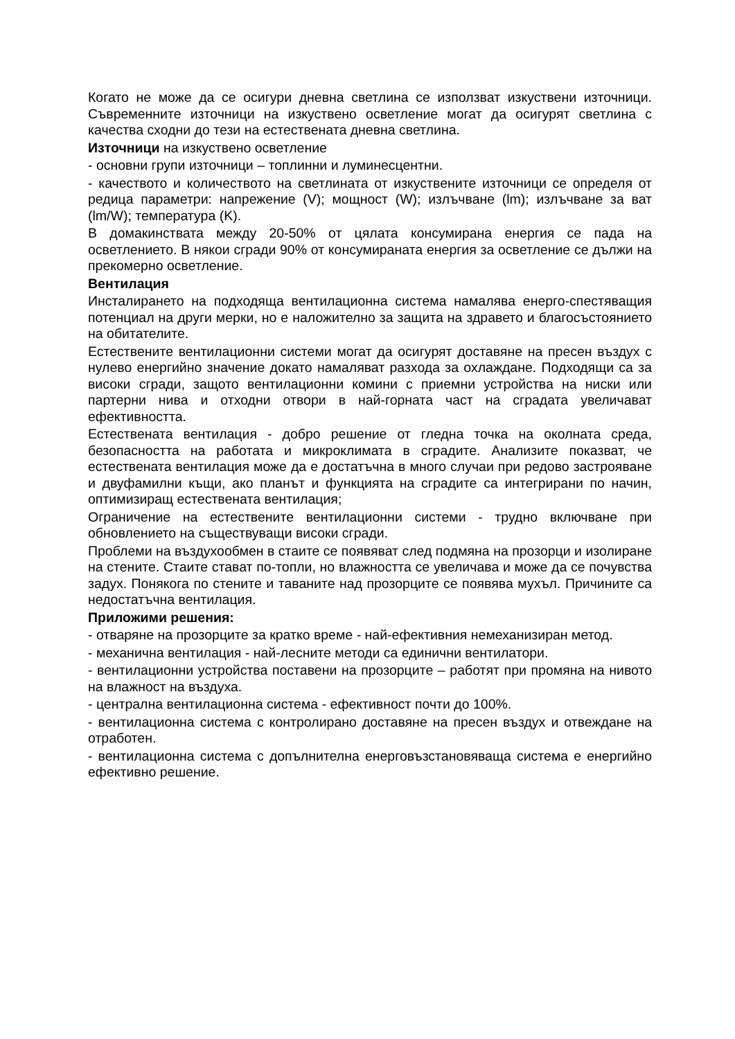Когато не може да се осигури дневна светлина се използват изкуствени източници. Съвременните източници на изкуствено осветление могат да осигурят светлина с качества сходни до тези на естествената дневна светлина.
Източници на изкуствено осветление
- основни групи източници – топлинни и луминесцентни.
- качеството и количеството на светлината от изкуствените източници се определя от редица параметри: напрежение (V); мощност (W); излъчване (lm); излъчване за ват (lm/W); температура (K).
В домакинствата между 20-50% от цялата консумирана енергия се пада на осветлението. В някои сгради 90% от консумираната енергия за осветление се дължи на прекомерно осветление.
Вентилация
Инсталирането на подходяща вентилационна система намалява енерго-спестяващия потенциал на други мерки, но е наложително за защита на здравето и благосъстоянието на обитателите.
Естествените вентилационни системи могат да осигурят доставяне на пресен въздух с нулево енергийно значение докато намаляват разхода за охлаждане. Подходящи са за високи сгради, защото вентилационни комини с приемни устройства на ниски или партерни нива и отходни отвори в най-горната част на сградата увеличават ефективността.
Естествената вентилация - добро решение от гледна точка на околната среда, безопасността на работата и микроклимата в сградите. Анализите показват, че естествената вентилация може да е достатъчна в много случаи при редово застрояване и двуфамилни къщи, ако планът и функцията на сградите са интегрирани по начин, оптимизиращ естествената вентилация;
Ограничение на естествените вентилационни системи - трудно включване при обновлението на съществуващи високи сгради.
Проблеми на въздухообмен в стаите се появяват след подмяна на прозорци и изолиране на стените. Стаите стават по-топли, но влажността се увеличава и може да се почувства задух. Понякога по стените и таваните над прозорците се появява мухъл. Причините са недостатъчна вентилация.
Приложими решения:
- отваряне на прозорците за кратко време - най-ефективния немеханизиран метод.
- механична вентилация - най-лесните методи са единични вентилатори.
- вентилационни устройства поставени на прозорците – работят при промяна на нивото на влажност на въздуха.
- централна вентилационна система - ефективност почти до 100%.
- вентилационна система с контролирано доставяне на пресен въздух и отвеждане на отработен.
- вентилационна система с допълнителна енерговъзстановяваща система е енергийно ефективно решение.